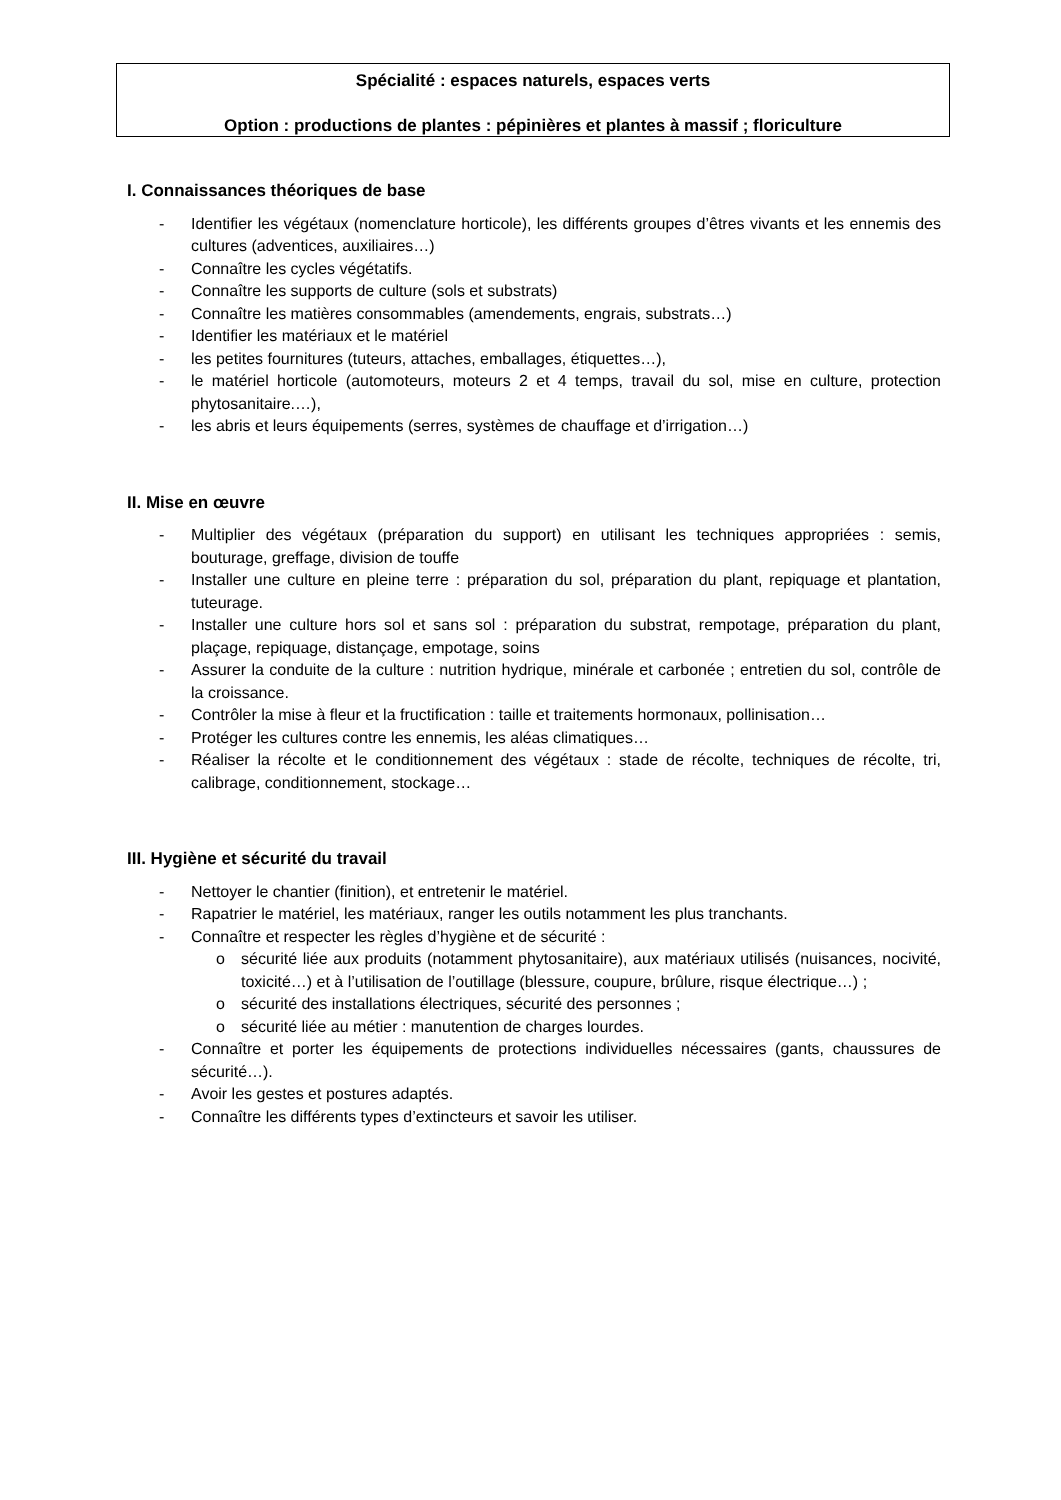Spécialité : espaces naturels, espaces verts
Option : productions de plantes : pépinières et plantes à massif ; floriculture
I. Connaissances théoriques de base
- Identifier les végétaux (nomenclature horticole), les différents groupes d’êtres vivants et les ennemis des cultures (adventices, auxiliaires…)
- Connaître les cycles végétatifs.
- Connaître les supports de culture (sols et substrats)
- Connaître les matières consommables (amendements, engrais, substrats…)
- Identifier les matériaux et le matériel
- les petites fournitures (tuteurs, attaches, emballages, étiquettes…),
- le matériel horticole (automoteurs, moteurs 2 et 4 temps, travail du sol, mise en culture, protection phytosanitaire.…),
- les abris et leurs équipements (serres, systèmes de chauffage et d’irrigation…)
II. Mise en œuvre
- Multiplier des végétaux (préparation du support) en utilisant les techniques appropriées : semis, bouturage, greffage, division de touffe
- Installer une culture en pleine terre : préparation du sol, préparation du plant, repiquage et plantation, tuteurage.
- Installer une culture hors sol et sans sol : préparation du substrat, rempotage, préparation du plant, plaçage, repiquage, distançage, empotage, soins
- Assurer la conduite de la culture : nutrition hydrique, minérale et carbonée ; entretien du sol, contrôle de la croissance.
- Contrôler la mise à fleur et la fructification : taille et traitements hormonaux, pollinisation…
- Protéger les cultures contre les ennemis, les aléas climatiques…
- Réaliser la récolte et le conditionnement des végétaux : stade de récolte, techniques de récolte, tri, calibrage, conditionnement, stockage…
III. Hygiène et sécurité du travail
- Nettoyer le chantier (finition), et entretenir le matériel.
- Rapatrier le matériel, les matériaux, ranger les outils notamment les plus tranchants.
- Connaître et respecter les règles d’hygiène et de sécurité :
o sécurité liée aux produits (notamment phytosanitaire), aux matériaux utilisés (nuisances, nocivité, toxicité…) et à l’utilisation de l’outillage (blessure, coupure, brûlure, risque électrique…) ;
o sécurité des installations électriques, sécurité des personnes ;
o sécurité liée au métier : manutention de charges lourdes.
- Connaître et porter les équipements de protections individuelles nécessaires (gants, chaussures de sécurité…).
- Avoir les gestes et postures adaptés.
- Connaître les différents types d’extincteurs et savoir les utiliser.